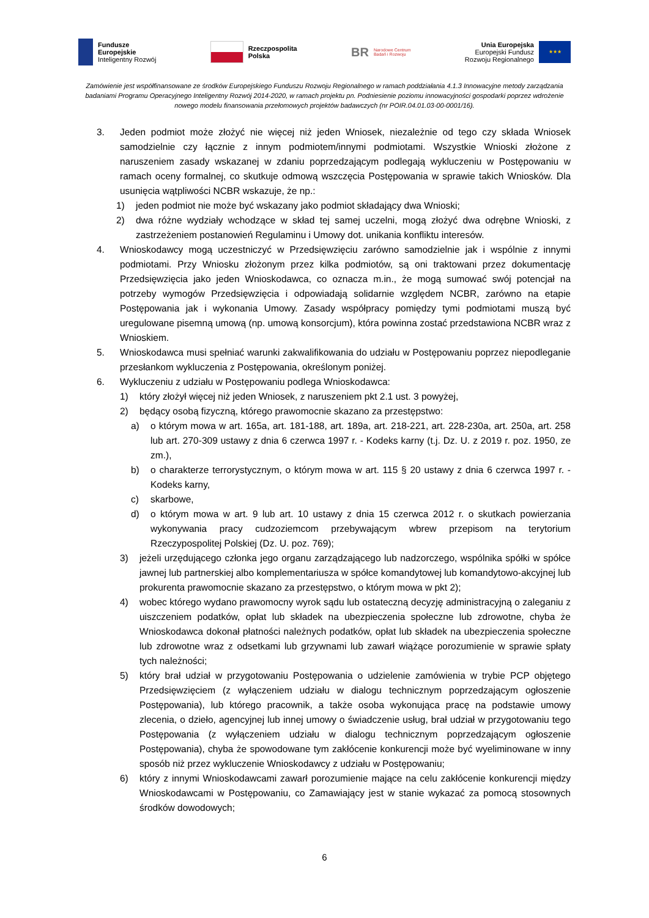Fundusze
Europejskie
Inteligentny Rozwój
Rzeczpospolita
Polska
BR Narodowe Centrum
Badań i Rozwoju
Unia Europejska
Europejski Fundusz
Rozwoju Regionalnego ★★★
Zamówienie jest współfinansowane ze środków Europejskiego Funduszu Rozwoju Regionalnego w ramach poddziałania 4.1.3 Innowacyjne metody zarządzania badaniami Programu Operacyjnego Inteligentny Rozwój 2014-2020, w ramach projektu pn. Podniesienie poziomu innowacyjności gospodarki poprzez wdrożenie nowego modelu finansowania przełomowych projektów badawczych (nr POIR.04.01.03-00-0001/16).
3. Jeden podmiot może złożyć nie więcej niż jeden Wniosek, niezależnie od tego czy składa Wniosek samodzielnie czy łącznie z innym podmiotem/innymi podmiotami. Wszystkie Wnioski złożone z naruszeniem zasady wskazanej w zdaniu poprzedzającym podlegają wykluczeniu w Postępowaniu w ramach oceny formalnej, co skutkuje odmową wszczęcia Postępowania w sprawie takich Wniosków. Dla usunięcia wątpliwości NCBR wskazuje, że np.:
1) jeden podmiot nie może być wskazany jako podmiot składający dwa Wnioski;
2) dwa różne wydziały wchodzące w skład tej samej uczelni, mogą złożyć dwa odrębne Wnioski, z zastrzeżeniem postanowień Regulaminu i Umowy dot. unikania konfliktu interesów.
4. Wnioskodawcy mogą uczestniczyć w Przedsięwzięciu zarówno samodzielnie jak i wspólnie z innymi podmiotami. Przy Wniosku złożonym przez kilka podmiotów, są oni traktowani przez dokumentację Przedsięwzięcia jako jeden Wnioskodawca, co oznacza m.in., że mogą sumować swój potencjał na potrzeby wymogów Przedsięwzięcia i odpowiadają solidarnie względem NCBR, zarówno na etapie Postępowania jak i wykonania Umowy. Zasady współpracy pomiędzy tymi podmiotami muszą być uregulowane pisemną umową (np. umową konsorcjum), która powinna zostać przedstawiona NCBR wraz z Wnioskiem.
5. Wnioskodawca musi spełniać warunki zakwalifikowania do udziału w Postępowaniu poprzez niepodleganie przesłankom wykluczenia z Postępowania, określonym poniżej.
6. Wykluczeniu z udziału w Postępowaniu podlega Wnioskodawca:
1) który złożył więcej niż jeden Wniosek, z naruszeniem pkt 2.1 ust. 3 powyżej,
2) będący osobą fizyczną, którego prawomocnie skazano za przestępstwo:
a) o którym mowa w art. 165a, art. 181-188, art. 189a, art. 218-221, art. 228-230a, art. 250a, art. 258 lub art. 270-309 ustawy z dnia 6 czerwca 1997 r. - Kodeks karny (t.j. Dz. U. z 2019 r. poz. 1950, ze zm.),
b) o charakterze terrorystycznym, o którym mowa w art. 115 § 20 ustawy z dnia 6 czerwca 1997 r. - Kodeks karny,
c) skarbowe,
d) o którym mowa w art. 9 lub art. 10 ustawy z dnia 15 czerwca 2012 r. o skutkach powierzania wykonywania pracy cudzoziemcom przebywającym wbrew przepisom na terytorium Rzeczypospolitej Polskiej (Dz. U. poz. 769);
3) jeżeli urzędującego członka jego organu zarządzającego lub nadzorczego, wspólnika spółki w spółce jawnej lub partnerskiej albo komplementariusza w spółce komandytowej lub komandytowo-akcyjnej lub prokurenta prawomocnie skazano za przestępstwo, o którym mowa w pkt 2);
4) wobec którego wydano prawomocny wyrok sądu lub ostateczną decyzję administracyjną o zaleganiu z uiszczeniem podatków, opłat lub składek na ubezpieczenia społeczne lub zdrowotne, chyba że Wnioskodawca dokonał płatności należnych podatków, opłat lub składek na ubezpieczenia społeczne lub zdrowotne wraz z odsetkami lub grzywnami lub zawarł wiążące porozumienie w sprawie spłaty tych należności;
5) który brał udział w przygotowaniu Postępowania o udzielenie zamówienia w trybie PCP objętego Przedsięwzięciem (z wyłączeniem udziału w dialogu technicznym poprzedzającym ogłoszenie Postępowania), lub którego pracownik, a także osoba wykonująca pracę na podstawie umowy zlecenia, o dzieło, agencyjnej lub innej umowy o świadczenie usług, brał udział w przygotowaniu tego Postępowania (z wyłączeniem udziału w dialogu technicznym poprzedzającym ogłoszenie Postępowania), chyba że spowodowane tym zakłócenie konkurencji może być wyeliminowane w inny sposób niż przez wykluczenie Wnioskodawcy z udziału w Postępowaniu;
6) który z innymi Wnioskodawcami zawarł porozumienie mające na celu zakłócenie konkurencji między Wnioskodawcami w Postępowaniu, co Zamawiający jest w stanie wykazać za pomocą stosownych środków dowodowych;
6